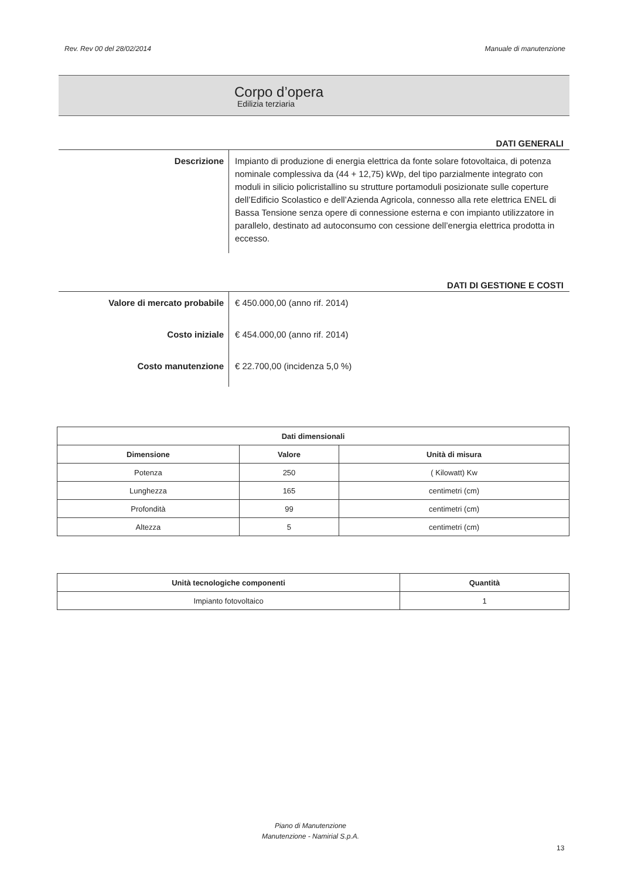Rev. Rev 00 del 28/02/2014 Manuale di manutenzione
Corpo d’opera
Edilizia terziaria
DATI GENERALI
Descrizione
Impianto di produzione di energia elettrica da fonte solare fotovoltaica, di potenza nominale complessiva da (44 + 12,75) kWp, del tipo parzialmente integrato con moduli in silicio policristallino su strutture portamoduli posizionate sulle coperture dell’Edificio Scolastico e dell’Azienda Agricola, connesso alla rete elettrica ENEL di Bassa Tensione senza opere di connessione esterna e con impianto utilizzatore in parallelo, destinato ad autoconsumo con cessione dell’energia elettrica prodotta in eccesso.
DATI DI GESTIONE E COSTI
Valore di mercato probabile
€ 450.000,00 (anno rif. 2014)
Costo iniziale
€ 454.000,00 (anno rif. 2014)
Costo manutenzione
€ 22.700,00 (incidenza 5,0 %)
| Dati dimensionali | | |
| --- | --- | --- |
| Dimensione | Valore | Unità di misura |
| Potenza | 250 | ( Kilowatt) Kw |
| Lunghezza | 165 | centimetri (cm) |
| Profondità | 99 | centimetri (cm) |
| Altezza | 5 | centimetri (cm) |
| Unità tecnologiche componenti | Quantità |
| --- | --- |
| Impianto fotovoltaico | 1 |
Piano di Manutenzione
Manutenzione - Namirial S.p.A.
13